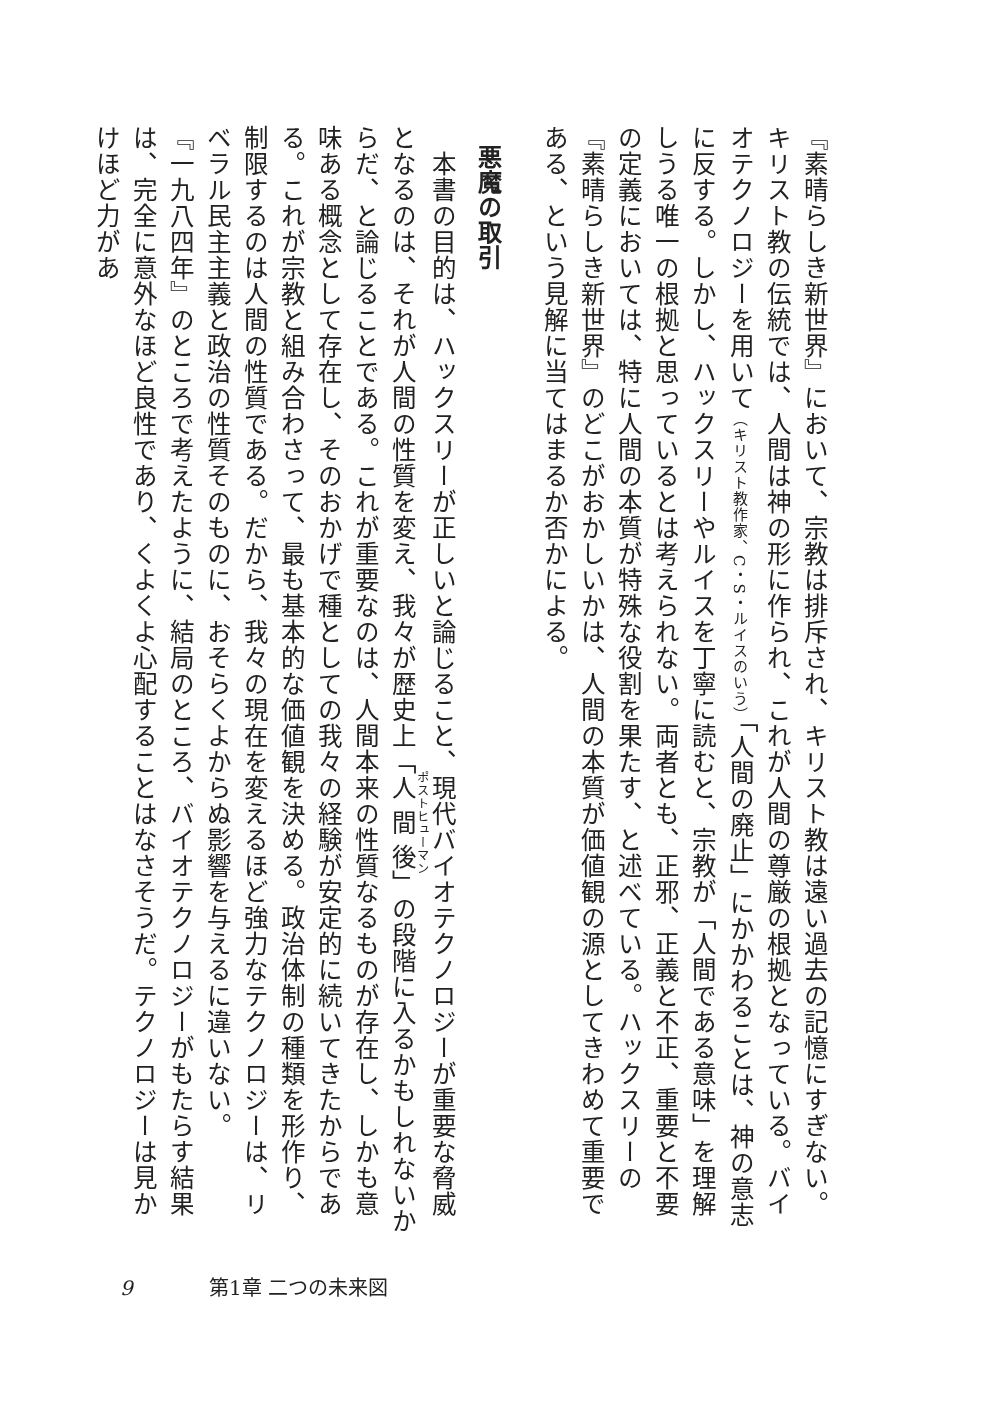『素晴らしき新世界』において、宗教は排斥され、キリスト教は遠い過去の記憶にすぎない。キリスト教の伝統では、人間は神の形に作られ、これが人間の尊厳の根拠となっている。バイオテクノロジーを用いて（キリスト教作家、C・S・ルイスのいう）「人間の廃止」にかかわることは、神の意志に反する。しかし、ハックスリーやルイスを丁寧に読むと、宗教が「人間である意味」を理解しうる唯一の根拠と思っているとは考えられない。両者とも、正邪、正義と不正、重要と不要の定義においては、特に人間の本質が特殊な役割を果たす、と述べている。ハックスリーの『素晴らしき新世界』のどこがおかしいかは、人間の本質が価値観の源としてきわめて重要である、という見解に当てはまるか否かによる。
悪魔の取引
　本書の目的は、ハックスリーが正しいと論じること、現代バイオテクノロジーが重要な脅威となるのは、それが人間の性質を変え、我々が歴史上「人間後」の段階に入るかもしれないからだ、と論じることである。これが重要なのは、人間本来の性質なるものが存在し、しかも意味ある概念として存在し、そのおかげで種としての我々の経験が安定的に続いてきたからである。これが宗教と組み合わさって、最も基本的な価値観を決める。政治体制の種類を形作り、制限するのは人間の性質である。だから、我々の現在を変えるほど強力なテクノロジーは、リベラル民主主義と政治の性質そのものに、おそらくよからぬ影響を与えるに違いない。
『一九八四年』のところで考えたように、結局のところ、バイオテクノロジーがもたらす結果は、完全に意外なほど良性であり、くよくよ心配することはなさそうだ。テクノロジーは見かけほど力があ
9 第1章 二つの未来図